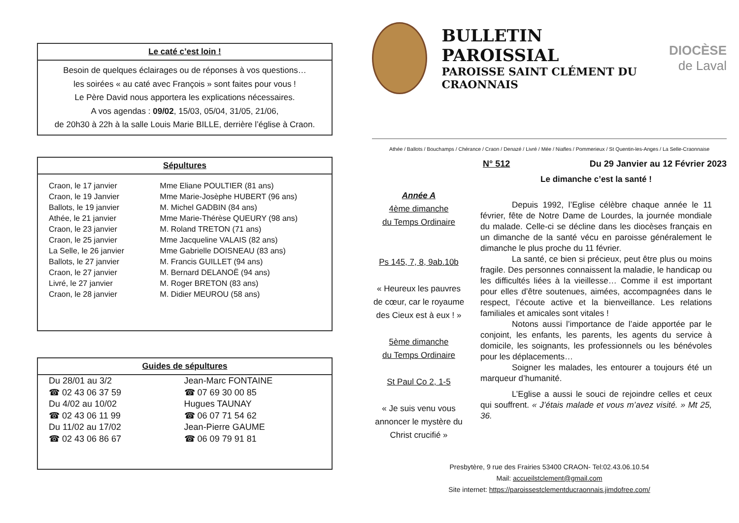Le caté c’est loin !
Besoin de quelques éclairages ou de réponses à vos questions…
les soirées « au caté avec François » sont faites pour vous !
Le Père David nous apportera les explications nécessaires.
A vos agendas : 09/02, 15/03, 05/04, 31/05, 21/06,
de 20h30 à 22h à la salle Louis Marie BILLE, derrière l’église à Craon.
Sépultures
| Craon, le 17 janvier | Mme Eliane POULTIER (81 ans) |
| Craon, le 19 Janvier | Mme Marie-Josèphe HUBERT (96 ans) |
| Ballots, le 19 janvier | M. Michel GADBIN (84 ans) |
| Athée, le 21 janvier | Mme Marie-Thérèse QUEURY (98 ans) |
| Craon, le 23 janvier | M. Roland TRETON (71 ans) |
| Craon, le 25 janvier | Mme Jacqueline VALAIS (82 ans) |
| La Selle, le 26 janvier | Mme Gabrielle DOISNEAU (83 ans) |
| Ballots, le 27 janvier | M. Francis GUILLET (94 ans) |
| Craon, le 27 janvier | M. Bernard DELANOË (94 ans) |
| Livré, le 27 janvier | M. Roger BRETON (83 ans) |
| Craon, le 28 janvier | M. Didier MEUROU (58 ans) |
Guides de sépultures
| Du 28/01 au 3/2 | Jean-Marc FONTAINE |
| ☎ 02 43 06 37 59 | ☎ 07 69 30 00 85 |
| Du 4/02 au 10/02 | Hugues TAUNAY |
| ☎ 02 43 06 11 99 | ☎ 06 07 71 54 62 |
| Du 11/02 au 17/02 | Jean-Pierre GAUME |
| ☎ 02 43 06 86 67 | ☎ 06 09 79 91 81 |
BULLETIN PAROISSIAL
PAROISSE SAINT CLÉMENT DU CRAONNAIS
DIOCÈSE
de Laval
Athée / Ballots / Bouchamps / Chérance / Craon / Denazé / Livré / Mée / Niafles / Pommerieux / St Quentin-les-Anges / La Selle-Craonnaise
N° 512 Du 29 Janvier au 12 Février 2023
Année A
4ème dimanche
du Temps Ordinaire
Ps 145, 7, 8, 9ab.10b
« Heureux les pauvres de cœur, car le royaume des Cieux est à eux ! »
5ème dimanche
du Temps Ordinaire
St Paul Co 2, 1-5
« Je suis venu vous annoncer le mystère du Christ crucifié »
Le dimanche c’est la santé !
Depuis 1992, l’Eglise célèbre chaque année le 11 février, fête de Notre Dame de Lourdes, la journée mondiale du malade. Celle-ci se décline dans les diocèses français en un dimanche de la santé vécu en paroisse généralement le dimanche le plus proche du 11 février.
La santé, ce bien si précieux, peut être plus ou moins fragile. Des personnes connaissent la maladie, le handicap ou les difficultés liées à la vieillesse… Comme il est important pour elles d’être soutenues, aimées, accompagnées dans le respect, l’écoute active et la bienveillance. Les relations familiales et amicales sont vitales !
Notons aussi l’importance de l’aide apportée par le conjoint, les enfants, les parents, les agents du service à domicile, les soignants, les professionnels ou les bénévoles pour les déplacements…
Soigner les malades, les entourer a toujours été un marqueur d’humanité.
L’Eglise a aussi le souci de rejoindre celles et ceux qui souffrent. « J’étais malade et vous m’avez visité. » Mt 25, 36.
Presbytère, 9 rue des Frairies 53400 CRAON- Tel:02.43.06.10.54
Mail: accueilstclement@gmail.com
Site internet: https://paroissestclementducraonnais.jimdofree.com/